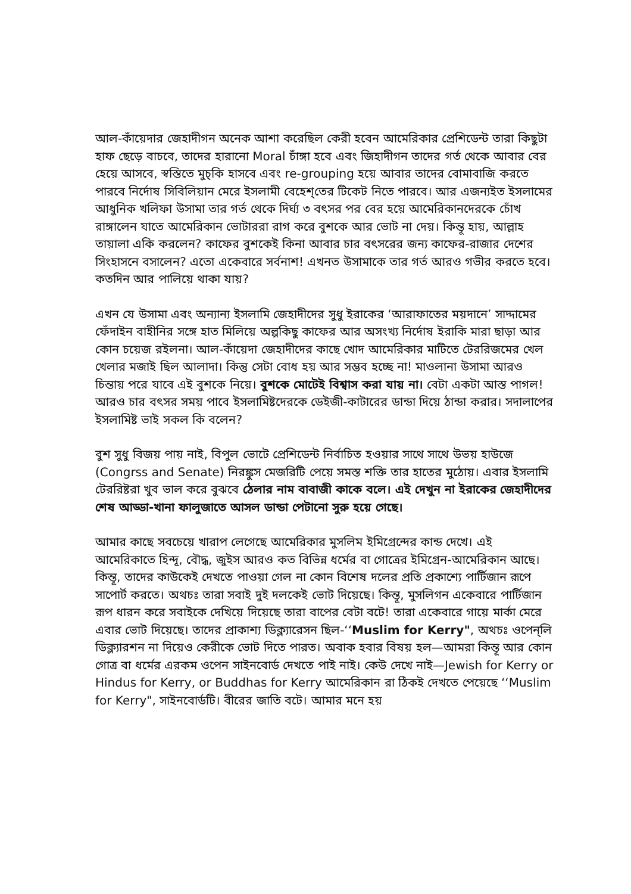আল-কাঁয়েদার জেহাদীগন অনেক আশা করেছিল কেরী হবেন আমেরিকার প্রেশিডেন্ট তারা কিছুটা হাফ ছেড়ে বাচবে, তাদের হারানো Moral চাঁঙ্গা হবে এবং জিহাদীগন তাদের গর্ত থেকে আবার বের হেয়ে আসবে, স্বস্তিতে মুচ্‌কি হাসবে এবং re-grouping হয়ে আবার তাদের বোমাবাজি করতে পারবে নির্দোষ সিবিলিয়ান মেরে ইসলামী বেহেশ্‌তের টিকেট নিতে পারবে। আর এজন্যইত ইসলামের আধুনিক খলিফা উসামা তার গর্ত থেকে দির্ঘ্য ৩ বৎসর পর বের হয়ে আমেরিকানদেরকে চোঁখ রাঙ্গালেন যাতে আমেরিকান ভোটাররা রাগ করে বুশকে আর ভোট না দেয়। কিন্তূ হায়, আল্লাহ তায়ালা একি করলেন? কাফের বুশকেই কিনা আবার চার বৎসরের জন্য কাফের-রাজার দেশের সিংহাসনে বসালেন? এতো একেবারে সর্বনাশ! এখনত উসামাকে তার গর্ত আরও গভীর করতে হবে। কতদিন আর পালিয়ে থাকা যায়?
এখন যে উসামা এবং অন্যান্য ইসলামি জেহাদীদের সুধু ইরাকের ‘আরাফাতের ময়দানে’ সাদ্দামের ফেঁদাইন বাহীনির সঙ্গে হাত মিলিয়ে অল্পকিছু কাফের আর অসংখ্য নির্দোষ ইরাকি মারা ছাড়া আর কোন চয়েজ রইলনা। আল-কাঁয়েদা জেহাদীদের কাছে খোদ আমেরিকার মাটিতে টেররিজমের খেল খেলার মজাই ছিল আলাদা। কিন্তু সেটা বোধ হয় আর সম্ভব হচ্ছে না! মাওলানা উসামা আরও চিন্তায় পরে যাবে এই বুশকে নিয়ে। বুশকে মোটেই বিশ্বাস করা যায় না। বেটা একটা আস্ত পাগল! আরও চার বৎসর সময় পাবে ইসলামিষ্টদেরকে ডেইজী-কাটারের ডান্ডা দিয়ে ঠান্ডা করার। সদালাপের ইসলামিষ্ট ভাই সকল কি বলেন?
বুশ সুধু বিজয় পায় নাই, বিপুল ভোটে প্রেশিডেন্ট নির্বাচিত হওয়ার সাথে সাথে উভয় হাউজে (Congrss and Senate) নিরঙ্কুস মেজরিটি পেয়ে সমস্ত শক্তি তার হাতের মুঠোয়। এবার ইসলামি টেররিষ্টরা খুব ভাল করে বুঝবে ঠেলার নাম বাবাজী কাকে বলে। এই দেখুন না ইরাকের জেহাদীদের শেষ আড্ডা-খানা ফালুজাতে আসল ডান্ডা পেটানো সুরু হয়ে গেছে।
আমার কাছে সবচেয়ে খারাপ লেগেছে আমেরিকার মুসলিম ইমিগ্রেন্দের কান্ড দেখে। এই আমেরিকাতে হিন্দূ, বৌদ্ধ, জুইস আরও কত বিভিন্ন ধর্মের বা গোত্রের ইমিগ্রেন-আমেরিকান আছে। কিন্তূ, তাদের কাউকেই দেখতে পাওয়া গেল না কোন বিশেষ দলের প্রতি প্রকাশ্যে পার্টিজান রূপে সাপোর্ট করতে। অথচঃ তারা সবাই দুই দলকেই ভোট দিয়েছে। কিন্তূ, মুসলিগন একেবারে পার্টিজান রূপ ধারন করে সবাইকে দেখিয়ে দিয়েছে তারা বাপের বেটা বটে! তারা একেবারে গায়ে মার্কা মেরে এবার ভোট দিয়েছে। তাদের প্রাকাশ্য ডিক্ল্যারেসন ছিল-‘‘Muslim for Kerry", অথচঃ ওপেন্‌লি ডিক্ল্যারশন না দিয়েও কেরীকে ভোট দিতে পারত। অবাক হবার বিষয় হল—আমরা কিন্তূ আর কোন গোত্র বা ধর্মের এরকম ওপেন সাইনবোর্ড দেখতে পাই নাই। কেউ দেখে নাই—Jewish for Kerry or Hindus for Kerry, or Buddhas for Kerry আমেরিকান রা ঠিকই দেখতে পেয়েছে ‘‘Muslim for Kerry", সাইনবোর্ডটি। বীরের জাতি বটে। আমার মনে হয়